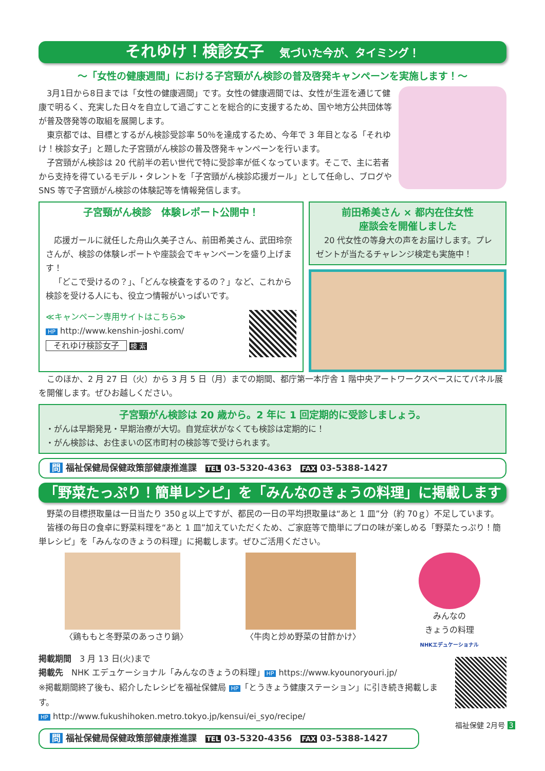それゆけ！検診女子 気づいた今が、タイミング！
～「女性の健康週間」における子宮頸がん検診の普及啓発キャンペーンを実施します！～
3月1日から8日までは「女性の健康週間」です。女性の健康週間では、女性が生涯を通じて健康で明るく、充実した日々を自立して過ごすことを総合的に支援するため、国や地方公共団体等が普及啓発等の取組を展開します。
東京都では、目標とするがん検診受診率 50％を達成するため、今年で 3 年目となる「それゆけ！検診女子」と題した子宮頸がん検診の普及啓発キャンペーンを行います。
子宮頸がん検診は 20 代前半の若い世代で特に受診率が低くなっています。そこで、主に若者から支持を得ているモデル・タレントを「子宮頸がん検診応援ガール」として任命し、ブログや SNS 等で子宮頸がん検診の体験記等を情報発信します。
子宮頸がん検診　体験レポート公開中！
応援ガールに就任した舟山久美子さん、前田希美さん、武田玲奈さんが、検診の体験レポートや座談会でキャンペーンを盛り上げます！
「どこで受けるの？」、「どんな検査をするの？」など、これから検診を受ける人にも、役立つ情報がいっぱいです。
≪キャンペーン専用サイトはこちら≫
HP http://www.kenshin-joshi.com/
それゆけ検診女子 検 索
前田希美さん × 都内在住女性
座談会を開催しました
20 代女性の等身大の声をお届けします。プレゼントが当たるチャレンジ検定も実施中！
このほか、2 月 27 日（火）から 3 月 5 日（月）までの期間、都庁第一本庁舎 1 階中央アートワークスペースにてパネル展を開催します。ぜひお越しください。
子宮頸がん検診は 20 歳から。2 年に 1 回定期的に受診しましょう。
・がんは早期発見・早期治療が大切。自覚症状がなくても検診は定期的に！
・がん検診は、お住まいの区市町村の検診等で受けられます。
問 福祉保健局保健政策部健康推進課　TEL 03-5320-4363　FAX 03-5388-1427
「野菜たっぷり！簡単レシピ」を「みんなのきょうの料理」に掲載します
野菜の目標摂取量は一日当たり 350ｇ以上ですが、都民の一日の平均摂取量は“あと 1 皿”分（約 70ｇ）不足しています。
皆様の毎日の食卓に野菜料理を“あと 1 皿”加えていただくため、ご家庭等で簡単にプロの味が楽しめる「野菜たっぷり！簡単レシピ」を「みんなのきょうの料理」に掲載します。ぜひご活用ください。
〈鶏ももと冬野菜のあっさり鍋〉 〈牛肉と炒め野菜の甘酢かけ〉 みんなの
きょうの料理
NHKエデュケーショナル
掲載期間　3 月 13 日(火)まで
掲載先　NHK エデュケーショナル「みんなのきょうの料理」 HP https://www.kyounoryouri.jp/
※掲載期間終了後も、紹介したレシピを福祉保健局 HP 「とうきょう健康ステーション」に引き続き掲載します。
HP http://www.fukushihoken.metro.tokyo.jp/kensui/ei_syo/recipe/
問 福祉保健局保健政策部健康推進課　TEL 03-5320-4356　FAX 03-5388-1427
福祉保健 2月号 3